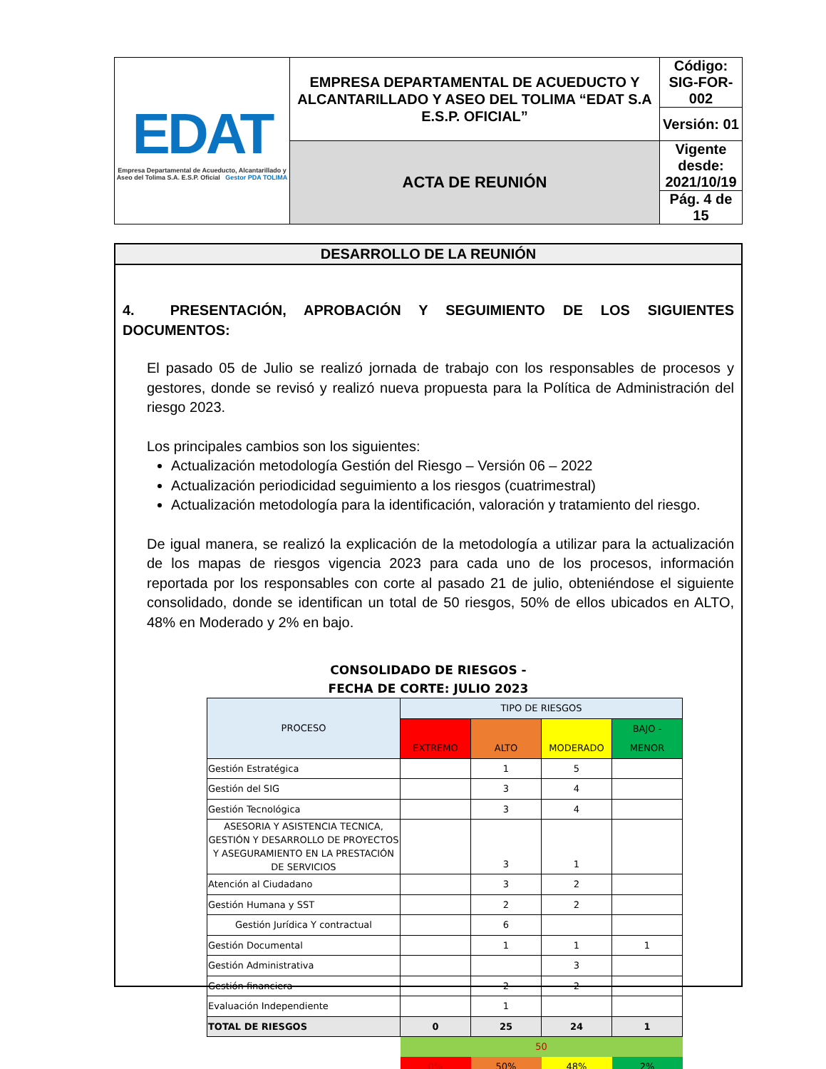| EDAT Empresa Departamental de Acueducto, Alcantarillado y Aseo del Tolima S.A. E.S.P. Oficial Gestor PDA TOLIMA | EMPRESA DEPARTAMENTAL DE ACUEDUCTO Y ALCANTARILLADO Y ASEO DEL TOLIMA “EDAT S.A E.S.P. OFICIAL” | Código: SIG-FOR-002 |
| | | Versión: 01 |
| | ACTA DE REUNIÓN | Vigente desde: 2021/10/19 |
| | | Pág. 4 de 15 |
DESARROLLO DE LA REUNIÓN
4. PRESENTACIÓN, APROBACIÓN Y SEGUIMIENTO DE LOS SIGUIENTES DOCUMENTOS:
El pasado 05 de Julio se realizó jornada de trabajo con los responsables de procesos y gestores, donde se revisó y realizó nueva propuesta para la Política de Administración del riesgo 2023.
Los principales cambios son los siguientes:
Actualización metodología Gestión del Riesgo – Versión 06 – 2022
Actualización periodicidad seguimiento a los riesgos (cuatrimestral)
Actualización metodología para la identificación, valoración y tratamiento del riesgo.
De igual manera, se realizó la explicación de la metodología a utilizar para la actualización de los mapas de riesgos vigencia 2023 para cada uno de los procesos, información reportada por los responsables con corte al pasado 21 de julio, obteniéndose el siguiente consolidado, donde se identifican un total de 50 riesgos, 50% de ellos ubicados en ALTO, 48% en Moderado y 2% en bajo.
CONSOLIDADO DE RIESGOS -
FECHA DE CORTE: JULIO 2023
| PROCESO | TIPO DE RIESGOS | | | |
| --- | --- | --- | --- | --- |
| | EXTREMO | ALTO | MODERADO | BAJO - MENOR |
| Gestión Estratégica | | 1 | 5 | |
| Gestión del SIG | | 3 | 4 | |
| Gestión Tecnológica | | 3 | 4 | |
| ASESORIA Y ASISTENCIA TECNICA, GESTIÓN Y DESARROLLO DE PROYECTOS Y ASEGURAMIENTO EN LA PRESTACIÓN DE SERVICIOS | | 3 | 1 | |
| Atención al Ciudadano | | 3 | 2 | |
| Gestión Humana y SST | | 2 | 2 | |
| Gestión Jurídica Y contractual | | 6 | | |
| Gestión Documental | | 1 | 1 | 1 |
| Gestión Administrativa | | | 3 | |
| Gestión financiera | | 2 | 2 | |
| Evaluación Independiente | | 1 | | |
| TOTAL DE RIESGOS | 0 | 25 | 24 | 1 |
| | 50 | | | |
| | 0% | 50% | 48% | 2% |